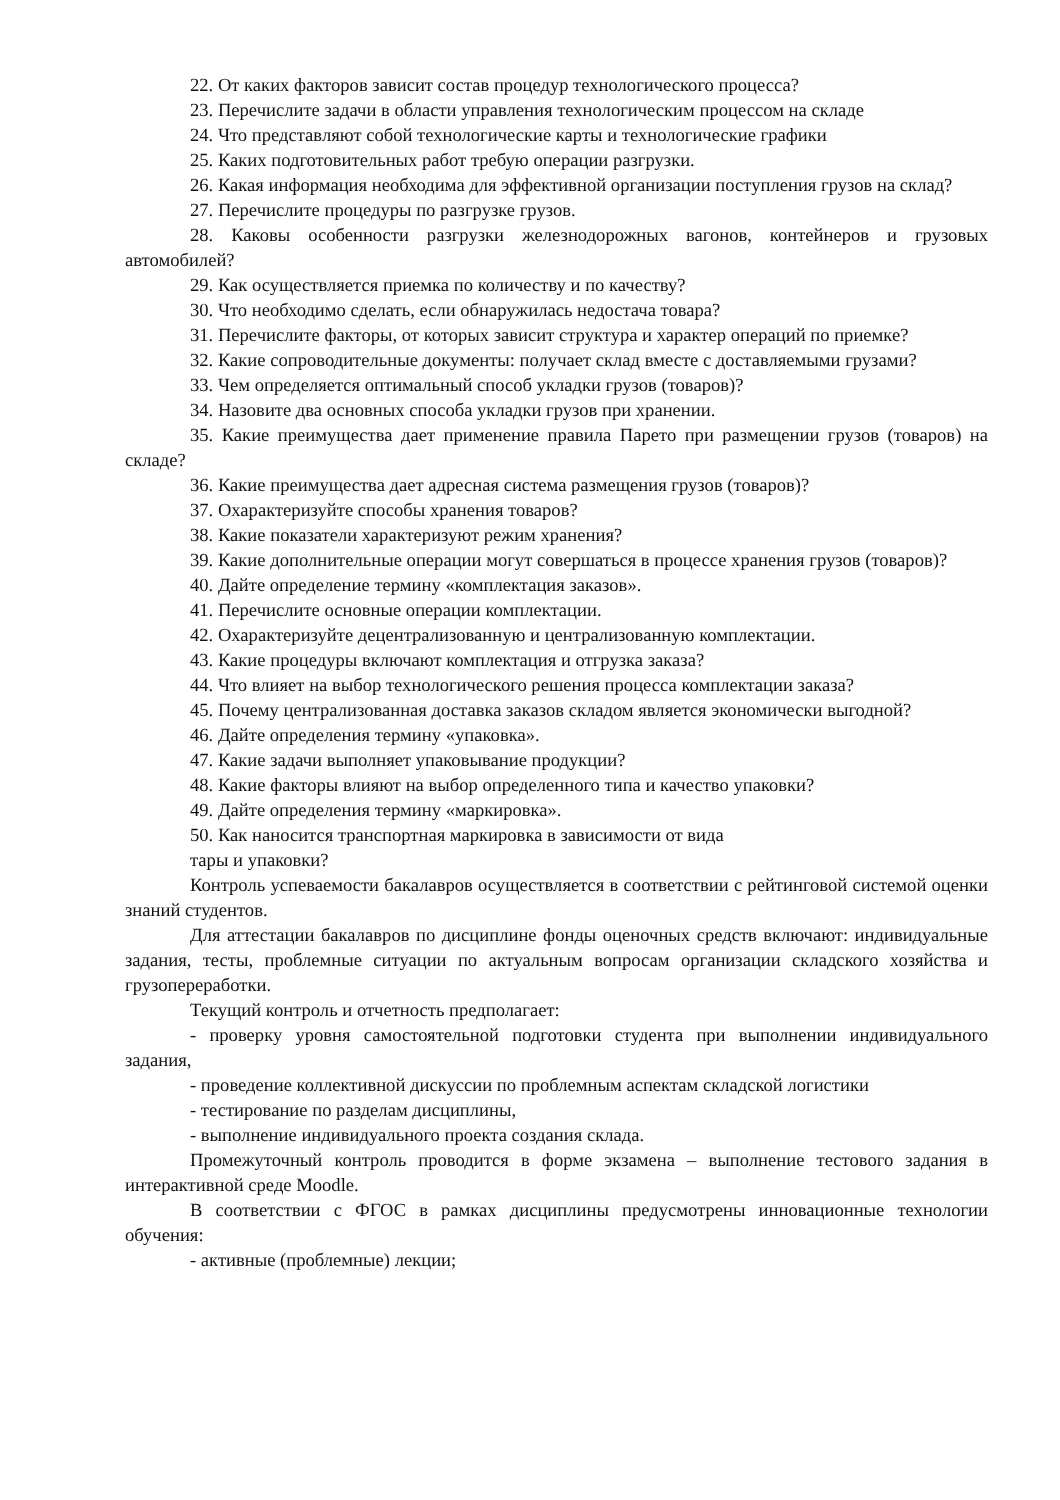22. От каких факторов зависит состав процедур технологического процесса?
23. Перечислите задачи в области управления технологическим процессом на складе
24. Что представляют собой технологические карты и технологические графики
25. Каких подготовительных работ требую операции разгрузки.
26. Какая информация необходима для эффективной организации поступления грузов на склад?
27. Перечислите процедуры по разгрузке грузов.
28. Каковы особенности разгрузки железнодорожных вагонов, контейнеров и грузовых автомобилей?
29. Как осуществляется приемка по количеству и по качеству?
30. Что необходимо сделать, если обнаружилась недостача товара?
31. Перечислите факторы, от которых зависит структура и характер операций по приемке?
32. Какие сопроводительные документы: получает склад вместе с доставляемыми грузами?
33. Чем определяется оптимальный способ укладки грузов (товаров)?
34. Назовите два основных способа укладки грузов при хранении.
35. Какие преимущества дает применение правила Парето при размещении грузов (товаров) на складе?
36. Какие преимущества дает адресная система размещения грузов (товаров)?
37. Охарактеризуйте способы хранения товаров?
38. Какие показатели характеризуют режим хранения?
39. Какие дополнительные операции могут совершаться в процессе хранения грузов (товаров)?
40. Дайте определение термину «комплектация заказов».
41. Перечислите основные операции комплектации.
42. Охарактеризуйте децентрализованную и централизованную комплектации.
43. Какие процедуры включают комплектация и отгрузка заказа?
44. Что влияет на выбор технологического решения процесса комплектации заказа?
45. Почему централизованная доставка заказов складом является экономически выгодной?
46. Дайте определения термину «упаковка».
47. Какие задачи выполняет упаковывание продукции?
48. Какие факторы влияют на выбор определенного типа и качество упаковки?
49. Дайте определения термину «маркировка».
50. Как наносится транспортная маркировка в зависимости от вида
тары и упаковки?
Контроль успеваемости бакалавров осуществляется в соответствии с рейтинговой системой оценки знаний студентов.
Для аттестации бакалавров по дисциплине фонды оценочных средств включают: индивидуальные задания, тесты, проблемные ситуации по актуальным вопросам организации складского хозяйства и грузопереработки.
Текущий контроль и отчетность предполагает:
- проверку уровня самостоятельной подготовки студента при выполнении индивидуального задания,
- проведение коллективной дискуссии по проблемным аспектам складской логистики
- тестирование по разделам дисциплины,
- выполнение индивидуального проекта создания склада.
Промежуточный контроль проводится в форме экзамена – выполнение тестового задания в интерактивной среде Moodle.
В соответствии с ФГОС в рамках дисциплины предусмотрены инновационные технологии обучения:
- активные (проблемные) лекции;